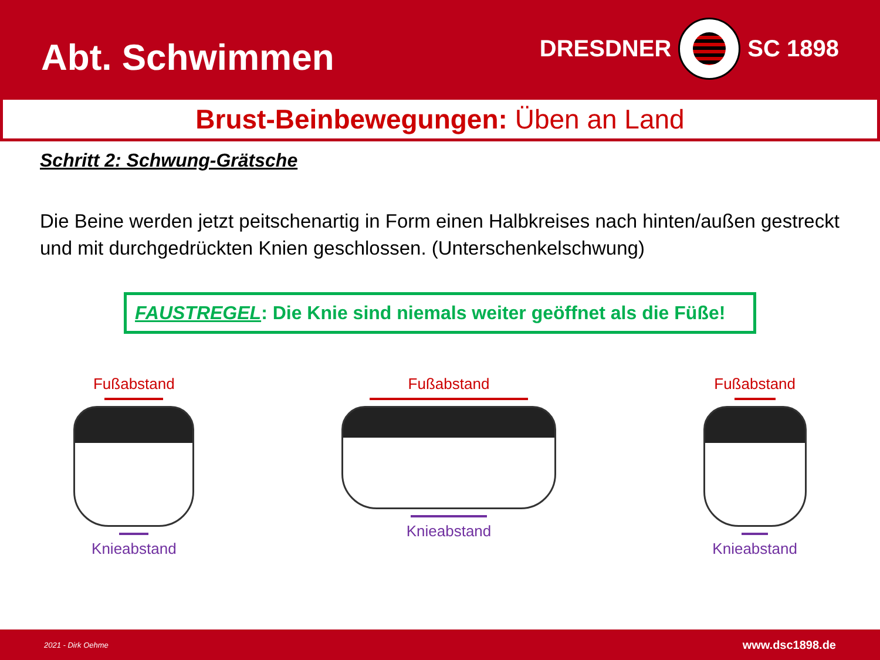Abt. Schwimmen
DRESDNER
SC 1898
Brust-Beinbewegungen: Üben an Land
Schritt 2: Schwung-Grätsche
Die Beine werden jetzt peitschenartig in Form einen Halbkreises nach hinten/außen gestreckt und mit durchgedrückten Knien geschlossen. (Unterschenkelschwung)
FAUSTREGEL: Die Knie sind niemals weiter geöffnet als die Füße!
Fußabstand
Knieabstand
Fußabstand
Knieabstand
Fußabstand
Knieabstand
2021 - Dirk Oehme www.dsc1898.de